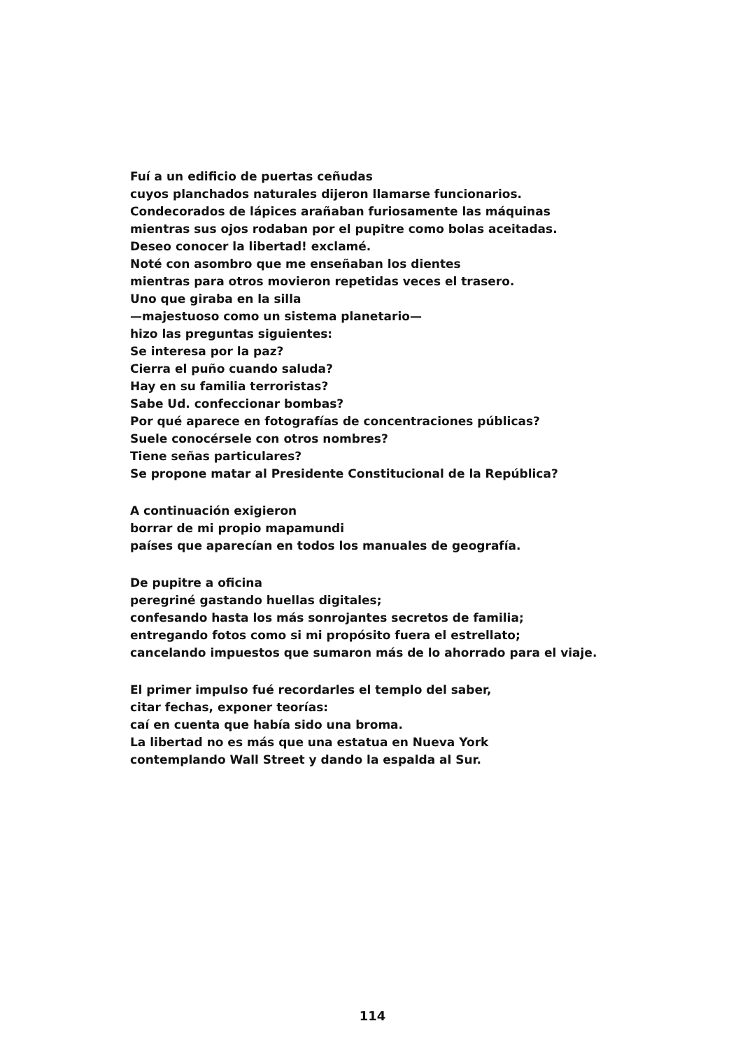Fuí a un edificio de puertas ceñudas
cuyos planchados naturales dijeron llamarse funcionarios.
Condecorados de lápices arañaban furiosamente las máquinas
mientras sus ojos rodaban por el pupitre como bolas aceitadas.
Deseo conocer la libertad! exclamé.
Noté con asombro que me enseñaban los dientes
mientras para otros movieron repetidas veces el trasero.
Uno que giraba en la silla
—majestuoso como un sistema planetario—
hizo las preguntas siguientes:
Se interesa por la paz?
Cierra el puño cuando saluda?
Hay en su familia terroristas?
Sabe Ud. confeccionar bombas?
Por qué aparece en fotografías de concentraciones públicas?
Suele conocérsele con otros nombres?
Tiene señas particulares?
Se propone matar al Presidente Constitucional de la República?
A continuación exigieron
borrar de mi propio mapamundi
países que aparecían en todos los manuales de geografía.
De pupitre a oficina
peregriné gastando huellas digitales;
confesando hasta los más sonrojantes secretos de familia;
entregando fotos como si mi propósito fuera el estrellato;
cancelando impuestos que sumaron más de lo ahorrado para el viaje.
El primer impulso fué recordarles el templo del saber,
citar fechas, exponer teorías:
caí en cuenta que había sido una broma.
La libertad no es más que una estatua en Nueva York
contemplando Wall Street y dando la espalda al Sur.
114